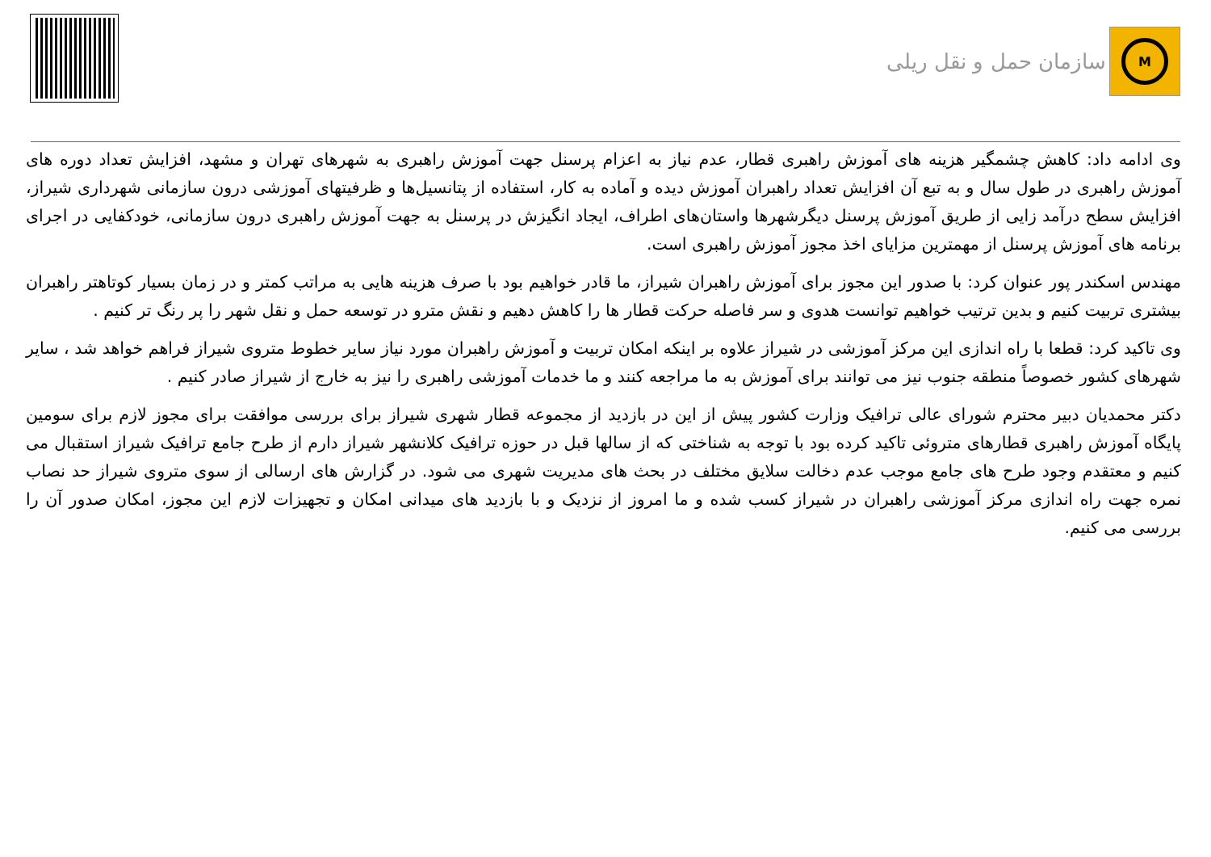سازمان حمل و نقل ریلی
M
وی ادامه داد: کاهش چشمگیر هزینه های آموزش راهبری قطار، عدم نیاز به اعزام پرسنل جهت آموزش راهبری به شهرهای تهران و مشهد، افزایش تعداد دوره های آموزش راهبری در طول سال و به تبع آن افزایش تعداد راهبران آموزش دیده و آماده به کار، استفاده از پتانسیل‌ها و ظرفیتهای آموزشی درون سازمانی شهرداری شیراز، افزایش سطح درآمد زایی از طریق آموزش پرسنل دیگرشهرها واستان‌های اطراف، ایجاد انگیزش در پرسنل به جهت آموزش راهبری درون سازمانی، خودکفایی در اجرای برنامه های آموزش پرسنل از مهمترین مزایای اخذ مجوز آموزش راهبری است.
مهندس اسکندر پور عنوان کرد: با صدور این مجوز برای آموزش راهبران شیراز، ما قادر خواهیم بود با صرف هزینه هایی به مراتب کمتر و در زمان بسیار کوتاهتر راهبران بیشتری تربیت کنیم و بدین ترتیب خواهیم توانست هدوی و سر فاصله حرکت قطار ها را کاهش دهیم و نقش مترو در توسعه حمل و نقل شهر را پر رنگ تر کنیم .
وی تاکید کرد: قطعا با راه اندازی این مرکز آموزشی در شیراز علاوه بر اینکه امکان تربیت و آموزش راهبران مورد نیاز سایر خطوط متروی شیراز فراهم خواهد شد ، سایر شهرهای کشور خصوصاً منطقه جنوب نیز می توانند برای آموزش به ما مراجعه کنند و ما خدمات آموزشی راهبری را نیز به خارج از شیراز صادر کنیم .
دکتر محمدیان دبیر محترم شورای عالی ترافیک وزارت کشور پیش از این در بازدید از مجموعه قطار شهری شیراز برای بررسی موافقت برای مجوز لازم برای سومین پایگاه آموزش راهبری قطارهای متروئی تاکید کرده بود با توجه به شناختی که از سالها قبل در حوزه ترافیک کلانشهر شیراز دارم از طرح جامع ترافیک شیراز استقبال می کنیم و معتقدم وجود طرح های جامع موجب عدم دخالت سلایق مختلف در بحث های مدیریت شهری می شود. در گزارش های ارسالی از سوی متروی شیراز حد نصاب نمره جهت راه اندازی مرکز آموزشی راهبران در شیراز کسب شده و ما امروز از نزدیک و با بازدید های میدانی امکان و تجهیزات لازم این مجوز، امکان صدور آن را بررسی می کنیم.